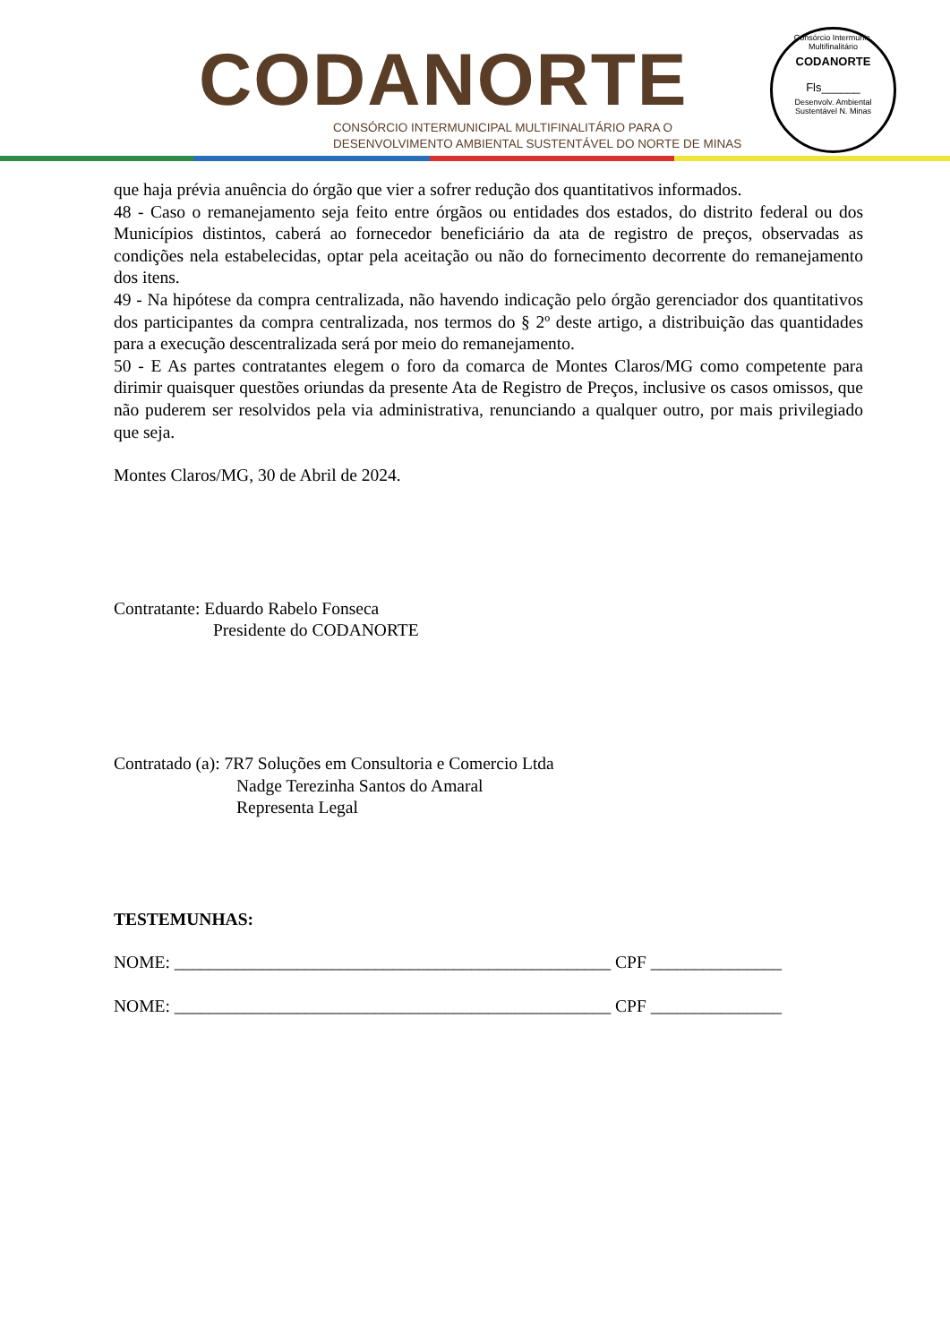CODANORTE
CONSÓRCIO INTERMUNICIPAL MULTIFINALITÁRIO PARA O
DESENVOLVIMENTO AMBIENTAL SUSTENTÁVEL DO NORTE DE MINAS
Consórcio Intermunic. Multifinalitário
CODANORTE
Fls______
Desenvolv. Ambiental Sustentável N. Minas
que haja prévia anuência do órgão que vier a sofrer redução dos quantitativos informados.
48 - Caso o remanejamento seja feito entre órgãos ou entidades dos estados, do distrito federal ou dos Municípios distintos, caberá ao fornecedor beneficiário da ata de registro de preços, observadas as condições nela estabelecidas, optar pela aceitação ou não do fornecimento decorrente do remanejamento dos itens.
49 - Na hipótese da compra centralizada, não havendo indicação pelo órgão gerenciador dos quantitativos dos participantes da compra centralizada, nos termos do § 2º deste artigo, a distribuição das quantidades para a execução descentralizada será por meio do remanejamento.
50 - E As partes contratantes elegem o foro da comarca de Montes Claros/MG como competente para dirimir quaisquer questões oriundas da presente Ata de Registro de Preços, inclusive os casos omissos, que não puderem ser resolvidos pela via administrativa, renunciando a qualquer outro, por mais privilegiado que seja.
Montes Claros/MG, 30 de Abril de 2024.
Contratante: Eduardo Rabelo Fonseca
Presidente do CODANORTE
Contratado (a): 7R7 Soluções em Consultoria e Comercio Ltda
Nadge Terezinha Santos do Amaral
Representa Legal
TESTEMUNHAS:
NOME: __________________________________________________ CPF _______________
NOME: __________________________________________________ CPF _______________